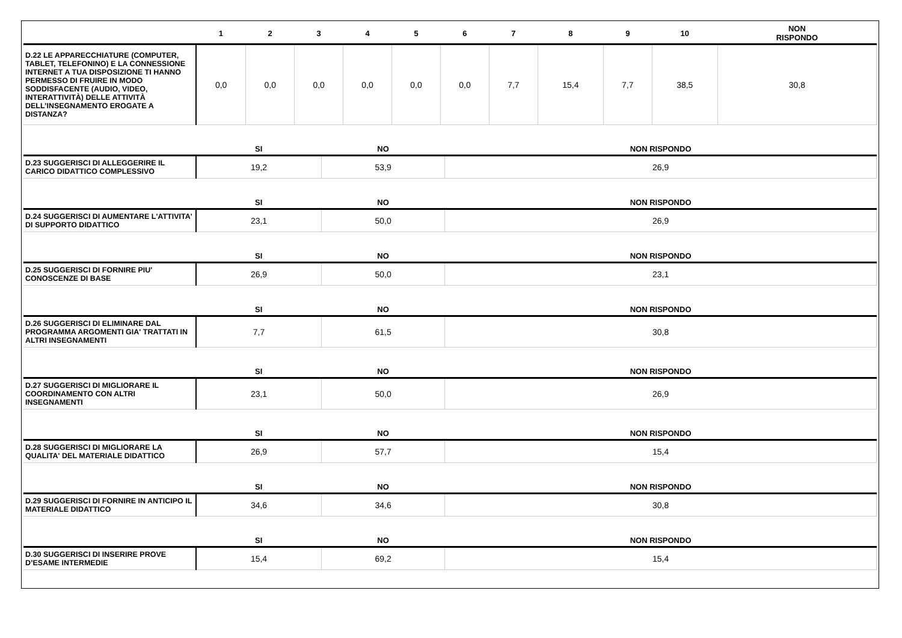| | 1 | 2 | 3 | 4 | 5 | 6 | 7 | 8 | 9 | 10 | NON RISPONDO |
| --- | --- | --- | --- | --- | --- | --- | --- | --- | --- | --- | --- |
| D.22 LE APPARECCHIATURE (COMPUTER, TABLET, TELEFONINO) E LA CONNESSIONE INTERNET A TUA DISPOSIZIONE TI HANNO PERMESSO DI FRUIRE IN MODO SODDISFACENTE (AUDIO, VIDEO, INTERATTIVITÀ) DELLE ATTIVITÀ DELL’INSEGNAMENTO EROGATE A DISTANZA? | 0,0 | 0,0 | 0,0 | 0,0 | 0,0 | 0,0 | 7,7 | 15,4 | 7,7 | 38,5 | 30,8 |
| | SI | NO | NON RISPONDO |
| --- | --- | --- | --- |
| D.23 SUGGERISCI DI ALLEGGERIRE IL CARICO DIDATTICO COMPLESSIVO | 19,2 | 53,9 | 26,9 |
| | SI | NO | NON RISPONDO |
| D.24 SUGGERISCI DI AUMENTARE L'ATTIVITA' DI SUPPORTO DIDATTICO | 23,1 | 50,0 | 26,9 |
| | SI | NO | NON RISPONDO |
| D.25 SUGGERISCI DI FORNIRE PIU' CONOSCENZE DI BASE | 26,9 | 50,0 | 23,1 |
| | SI | NO | NON RISPONDO |
| D.26 SUGGERISCI DI ELIMINARE DAL PROGRAMMA ARGOMENTI GIA' TRATTATI IN ALTRI INSEGNAMENTI | 7,7 | 61,5 | 30,8 |
| | SI | NO | NON RISPONDO |
| D.27 SUGGERISCI DI MIGLIORARE IL COORDINAMENTO CON ALTRI INSEGNAMENTI | 23,1 | 50,0 | 26,9 |
| | SI | NO | NON RISPONDO |
| D.28 SUGGERISCI DI MIGLIORARE LA QUALITA' DEL MATERIALE DIDATTICO | 26,9 | 57,7 | 15,4 |
| | SI | NO | NON RISPONDO |
| D.29 SUGGERISCI DI FORNIRE IN ANTICIPO IL MATERIALE DIDATTICO | 34,6 | 34,6 | 30,8 |
| | SI | NO | NON RISPONDO |
| D.30 SUGGERISCI DI INSERIRE PROVE D’ESAME INTERMEDIE | 15,4 | 69,2 | 15,4 |